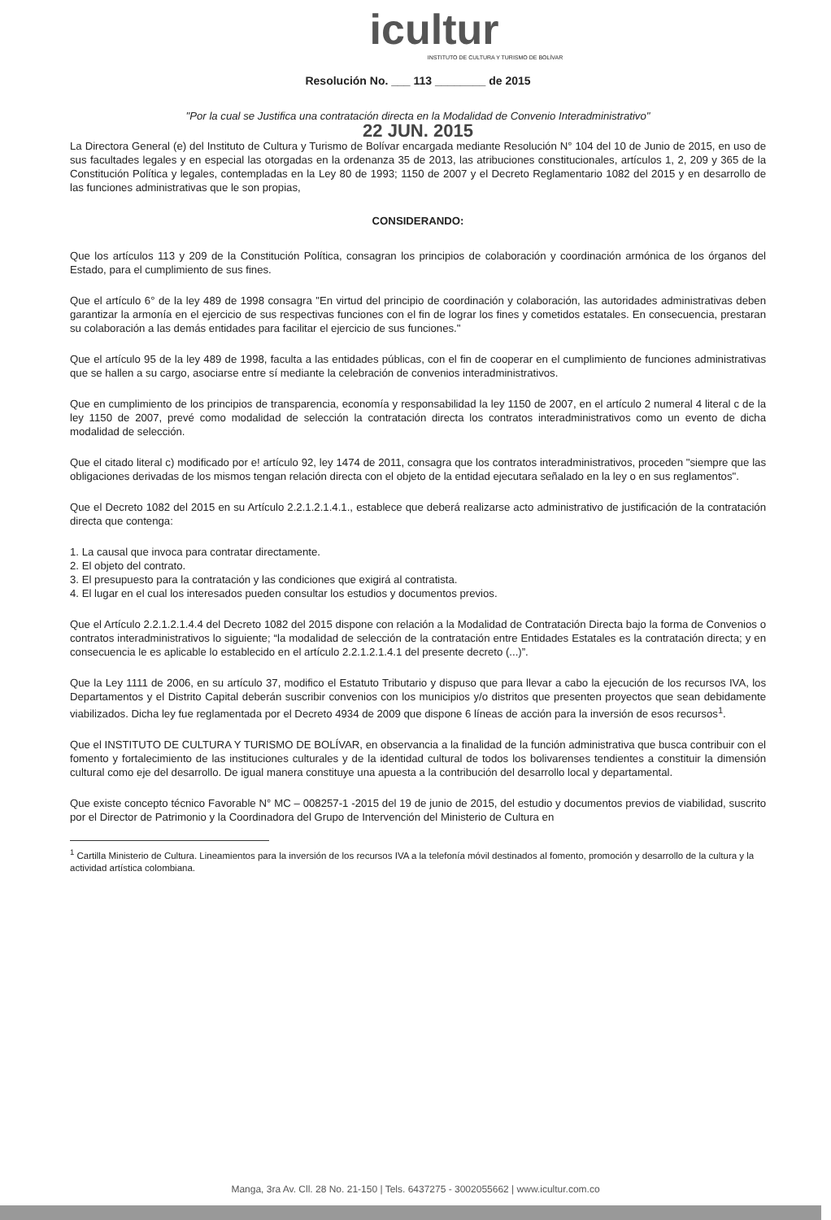icultur
INSTITUTO DE CULTURA Y TURISMO DE BOLÍVAR
Resolución No. ___ 113 ________ de 2015
"Por la cual se Justifica una contratación directa en la Modalidad de Convenio Interadministrativo"
22 JUN. 2015
La Directora General (e) del Instituto de Cultura y Turismo de Bolívar encargada mediante Resolución N° 104 del 10 de Junio de 2015, en uso de sus facultades legales y en especial las otorgadas en la ordenanza 35 de 2013, las atribuciones constitucionales, artículos 1, 2, 209 y 365 de la Constitución Política y legales, contempladas en la Ley 80 de 1993; 1150 de 2007 y el Decreto Reglamentario 1082 del 2015 y en desarrollo de las funciones administrativas que le son propias,
CONSIDERANDO:
Que los artículos 113 y 209 de la Constitución Política, consagran los principios de colaboración y coordinación armónica de los órganos del Estado, para el cumplimiento de sus fines.
Que el artículo 6° de la ley 489 de 1998 consagra "En virtud del principio de coordinación y colaboración, las autoridades administrativas deben garantizar la armonía en el ejercicio de sus respectivas funciones con el fin de lograr los fines y cometidos estatales. En consecuencia, prestaran su colaboración a las demás entidades para facilitar el ejercicio de sus funciones."
Que el artículo 95 de la ley 489 de 1998, faculta a las entidades públicas, con el fin de cooperar en el cumplimiento de funciones administrativas que se hallen a su cargo, asociarse entre sí mediante la celebración de convenios interadministrativos.
Que en cumplimiento de los principios de transparencia, economía y responsabilidad la ley 1150 de 2007, en el artículo 2 numeral 4 literal c de la ley 1150 de 2007, prevé como modalidad de selección la contratación directa los contratos interadministrativos como un evento de dicha modalidad de selección.
Que el citado literal c) modificado por e! artículo 92, ley 1474 de 2011, consagra que los contratos interadministrativos, proceden "siempre que las obligaciones derivadas de los mismos tengan relación directa con el objeto de la entidad ejecutara señalado en la ley o en sus reglamentos".
Que el Decreto 1082 del 2015 en su Artículo 2.2.1.2.1.4.1., establece que deberá realizarse acto administrativo de justificación de la contratación directa que contenga:
1. La causal que invoca para contratar directamente.
2. El objeto del contrato.
3. El presupuesto para la contratación y las condiciones que exigirá al contratista.
4. El lugar en el cual los interesados pueden consultar los estudios y documentos previos.
Que el Artículo 2.2.1.2.1.4.4 del Decreto 1082 del 2015 dispone con relación a la Modalidad de Contratación Directa bajo la forma de Convenios o contratos interadministrativos lo siguiente; “la modalidad de selección de la contratación entre Entidades Estatales es la contratación directa; y en consecuencia le es aplicable lo establecido en el artículo 2.2.1.2.1.4.1 del presente decreto (...)”.
Que la Ley 1111 de 2006, en su artículo 37, modifico el Estatuto Tributario y dispuso que para llevar a cabo la ejecución de los recursos IVA, los Departamentos y el Distrito Capital deberán suscribir convenios con los municipios y/o distritos que presenten proyectos que sean debidamente viabilizados. Dicha ley fue reglamentada por el Decreto 4934 de 2009 que dispone 6 líneas de acción para la inversión de esos recursos<sup>1</sup>.
Que el INSTITUTO DE CULTURA Y TURISMO DE BOLÍVAR, en observancia a la finalidad de la función administrativa que busca contribuir con el fomento y fortalecimiento de las instituciones culturales y de la identidad cultural de todos los bolivarenses tendientes a constituir la dimensión cultural como eje del desarrollo. De igual manera constituye una apuesta a la contribución del desarrollo local y departamental.
Que existe concepto técnico Favorable N° MC – 008257-1 -2015 del 19 de junio de 2015, del estudio y documentos previos de viabilidad, suscrito por el Director de Patrimonio y la Coordinadora del Grupo de Intervención del Ministerio de Cultura en
<sup>1</sup> Cartilla Ministerio de Cultura. Lineamientos para la inversión de los recursos IVA a la telefonía móvil destinados al fomento, promoción y desarrollo de la cultura y la actividad artística colombiana.
Manga, 3ra Av. Cll. 28 No. 21-150 | Tels. 6437275 - 3002055662 | www.icultur.com.co